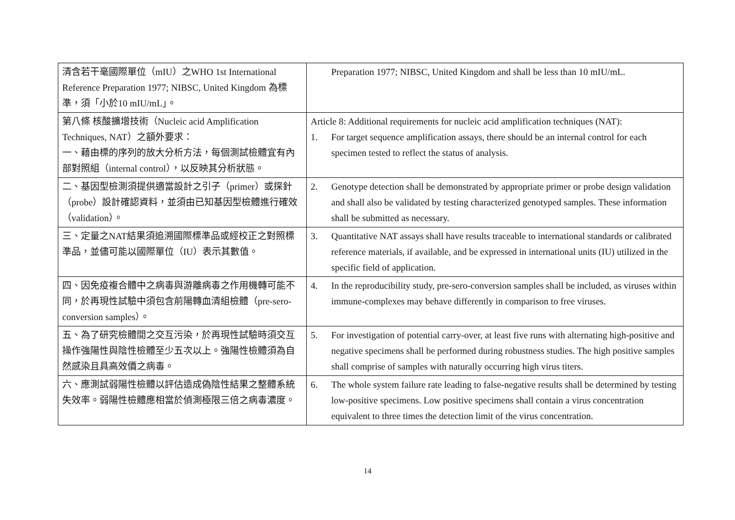| 清含若干毫國際單位（mIU）之WHO 1st International Reference Preparation 1977; NIBSC, United Kingdom 為標準，須「小於10 mIU/mL」。 | Preparation 1977; NIBSC, United Kingdom and shall be less than 10 mIU/mL. |
| 第八條 核酸擴增技術（Nucleic acid Amplification Techniques, NAT）之額外要求： 一、藉由標的序列的放大分析方法，每個測試檢體宜有內部對照組（internal control），以反映其分析狀態。 | Article 8: Additional requirements for nucleic acid amplification techniques (NAT): 1. For target sequence amplification assays, there should be an internal control for each specimen tested to reflect the status of analysis. |
| 二、基因型檢測須提供適當設計之引子（primer）或探針（probe）設計確認資料，並須由已知基因型檢體進行確效（validation）。 | 2. Genotype detection shall be demonstrated by appropriate primer or probe design validation and shall also be validated by testing characterized genotyped samples. These information shall be submitted as necessary. |
| 三、定量之NAT結果須追溯國際標準品或經校正之對照標準品，並儘可能以國際單位（IU）表示其數值。 | 3. Quantitative NAT assays shall have results traceable to international standards or calibrated reference materials, if available, and be expressed in international units (IU) utilized in the specific field of application. |
| 四、因免疫複合體中之病毒與游離病毒之作用機轉可能不同，於再現性試驗中須包含前陽轉血清組檢體（pre-sero-conversion samples）。 | 4. In the reproducibility study, pre-sero-conversion samples shall be included, as viruses within immune-complexes may behave differently in comparison to free viruses. |
| 五、為了研究檢體間之交互污染，於再現性試驗時須交互操作強陽性與陰性檢體至少五次以上。強陽性檢體須為自然感染且具高效價之病毒。 | 5. For investigation of potential carry-over, at least five runs with alternating high-positive and negative specimens shall be performed during robustness studies. The high positive samples shall comprise of samples with naturally occurring high virus titers. |
| 六、應測試弱陽性檢體以評估造成偽陰性結果之整體系統失效率。弱陽性檢體應相當於偵測極限三倍之病毒濃度。 | 6. The whole system failure rate leading to false-negative results shall be determined by testing low-positive specimens. Low positive specimens shall contain a virus concentration equivalent to three times the detection limit of the virus concentration. |
14